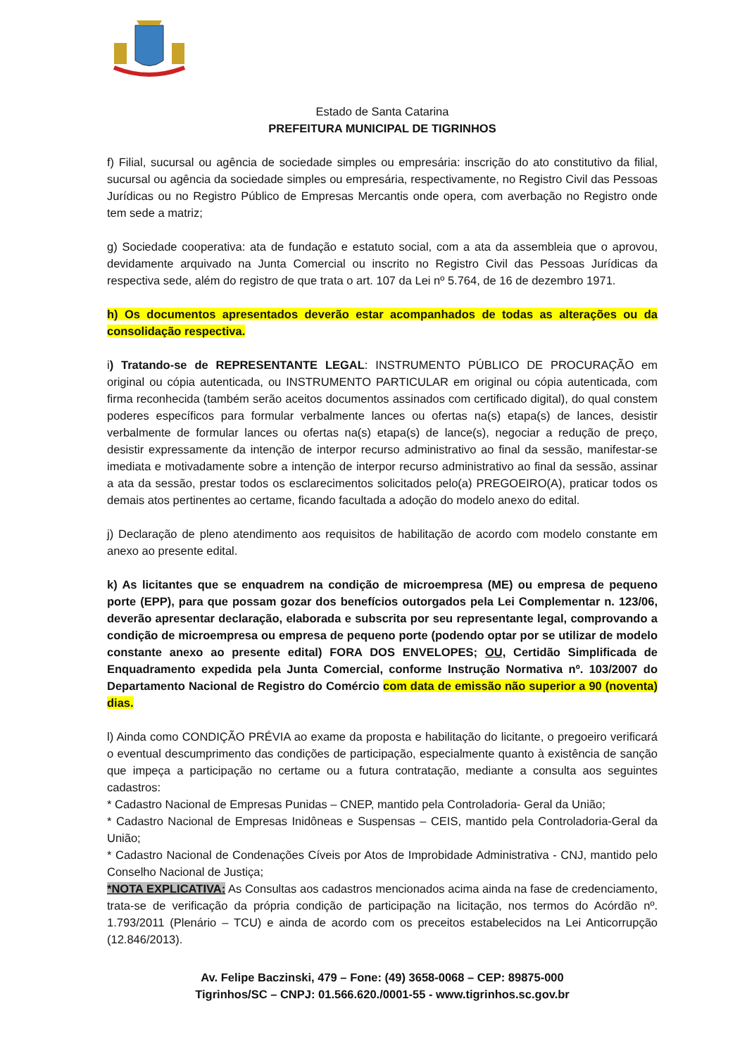Estado de Santa Catarina
PREFEITURA MUNICIPAL DE TIGRINHOS
f) Filial, sucursal ou agência de sociedade simples ou empresária: inscrição do ato constitutivo da filial, sucursal ou agência da sociedade simples ou empresária, respectivamente, no Registro Civil das Pessoas Jurídicas ou no Registro Público de Empresas Mercantis onde opera, com averbação no Registro onde tem sede a matriz;
g) Sociedade cooperativa: ata de fundação e estatuto social, com a ata da assembleia que o aprovou, devidamente arquivado na Junta Comercial ou inscrito no Registro Civil das Pessoas Jurídicas da respectiva sede, além do registro de que trata o art. 107 da Lei nº 5.764, de 16 de dezembro 1971.
h) Os documentos apresentados deverão estar acompanhados de todas as alterações ou da consolidação respectiva.
i) Tratando-se de REPRESENTANTE LEGAL: INSTRUMENTO PÚBLICO DE PROCURAÇÃO em original ou cópia autenticada, ou INSTRUMENTO PARTICULAR em original ou cópia autenticada, com firma reconhecida (também serão aceitos documentos assinados com certificado digital), do qual constem poderes específicos para formular verbalmente lances ou ofertas na(s) etapa(s) de lances, desistir verbalmente de formular lances ou ofertas na(s) etapa(s) de lance(s), negociar a redução de preço, desistir expressamente da intenção de interpor recurso administrativo ao final da sessão, manifestar-se imediata e motivadamente sobre a intenção de interpor recurso administrativo ao final da sessão, assinar a ata da sessão, prestar todos os esclarecimentos solicitados pelo(a) PREGOEIRO(A), praticar todos os demais atos pertinentes ao certame, ficando facultada a adoção do modelo anexo do edital.
j) Declaração de pleno atendimento aos requisitos de habilitação de acordo com modelo constante em anexo ao presente edital.
k) As licitantes que se enquadrem na condição de microempresa (ME) ou empresa de pequeno porte (EPP), para que possam gozar dos benefícios outorgados pela Lei Complementar n. 123/06, deverão apresentar declaração, elaborada e subscrita por seu representante legal, comprovando a condição de microempresa ou empresa de pequeno porte (podendo optar por se utilizar de modelo constante anexo ao presente edital) FORA DOS ENVELOPES; OU, Certidão Simplificada de Enquadramento expedida pela Junta Comercial, conforme Instrução Normativa nº. 103/2007 do Departamento Nacional de Registro do Comércio com data de emissão não superior a 90 (noventa) dias.
l) Ainda como CONDIÇÃO PRÉVIA ao exame da proposta e habilitação do licitante, o pregoeiro verificará o eventual descumprimento das condições de participação, especialmente quanto à existência de sanção que impeça a participação no certame ou a futura contratação, mediante a consulta aos seguintes cadastros:
* Cadastro Nacional de Empresas Punidas – CNEP, mantido pela Controladoria- Geral da União;
* Cadastro Nacional de Empresas Inidôneas e Suspensas – CEIS, mantido pela Controladoria-Geral da União;
* Cadastro Nacional de Condenações Cíveis por Atos de Improbidade Administrativa - CNJ, mantido pelo Conselho Nacional de Justiça;
*NOTA EXPLICATIVA: As Consultas aos cadastros mencionados acima ainda na fase de credenciamento, trata-se de verificação da própria condição de participação na licitação, nos termos do Acórdão nº. 1.793/2011 (Plenário – TCU) e ainda de acordo com os preceitos estabelecidos na Lei Anticorrupção (12.846/2013).
Av. Felipe Baczinski, 479 – Fone: (49) 3658-0068 – CEP: 89875-000
Tigrinhos/SC – CNPJ: 01.566.620./0001-55 - www.tigrinhos.sc.gov.br